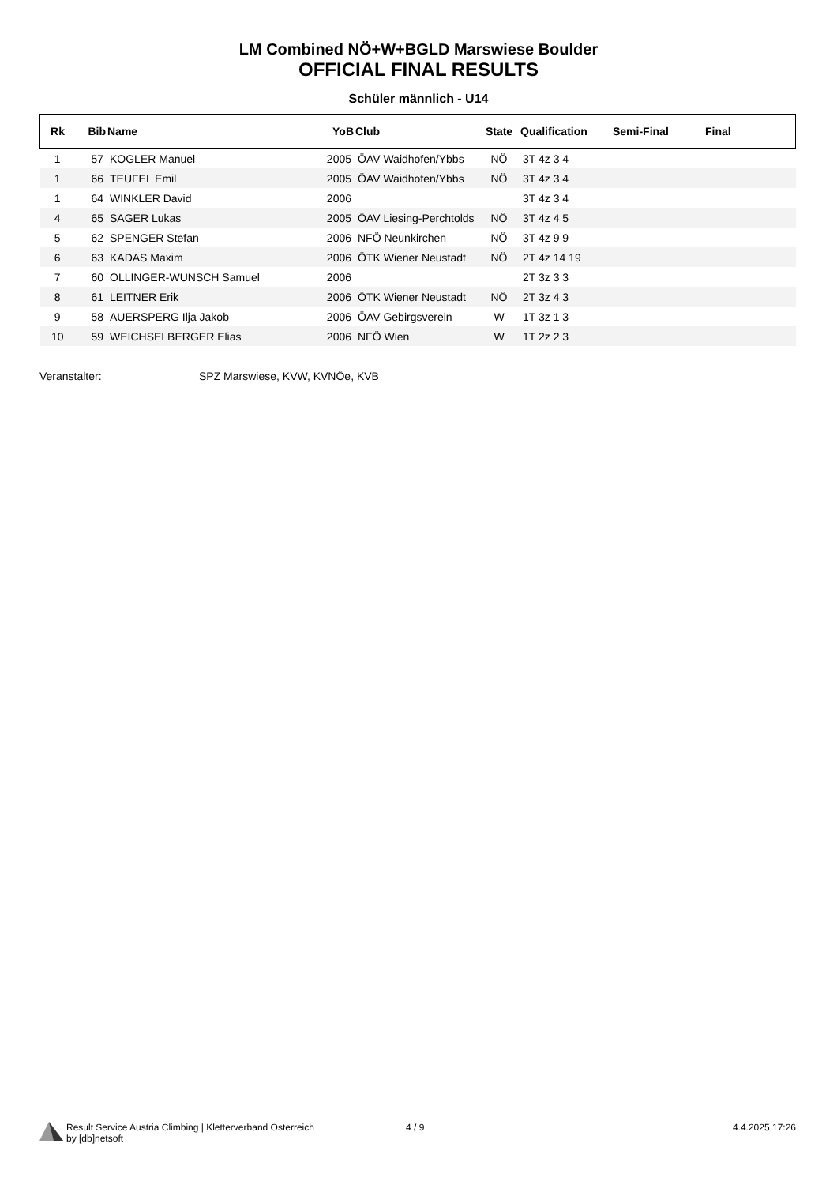LM Combined NÖ+W+BGLD Marswiese Boulder
OFFICIAL FINAL RESULTS
Schüler männlich - U14
| Rk | Bib | Name | YoB | Club | State | Qualification | Semi-Final | Final |
| --- | --- | --- | --- | --- | --- | --- | --- | --- |
| 1 | 57 | KOGLER Manuel | 2005 | ÖAV Waidhofen/Ybbs | NÖ | 3T 4z 3 4 | | |
| 1 | 66 | TEUFEL Emil | 2005 | ÖAV Waidhofen/Ybbs | NÖ | 3T 4z 3 4 | | |
| 1 | 64 | WINKLER David | 2006 | | | 3T 4z 3 4 | | |
| 4 | 65 | SAGER Lukas | 2005 | ÖAV Liesing-Perchtolds | NÖ | 3T 4z 4 5 | | |
| 5 | 62 | SPENGER Stefan | 2006 | NFÖ Neunkirchen | NÖ | 3T 4z 9 9 | | |
| 6 | 63 | KADAS Maxim | 2006 | ÖTK Wiener Neustadt | NÖ | 2T 4z 14 19 | | |
| 7 | 60 | OLLINGER-WUNSCH Samuel | 2006 | | | 2T 3z 3 3 | | |
| 8 | 61 | LEITNER Erik | 2006 | ÖTK Wiener Neustadt | NÖ | 2T 3z 4 3 | | |
| 9 | 58 | AUERSPERG Ilja Jakob | 2006 | ÖAV Gebirgsverein | W | 1T 3z 1 3 | | |
| 10 | 59 | WEICHSELBERGER Elias | 2006 | NFÖ Wien | W | 1T 2z 2 3 | | |
Veranstalter: SPZ Marswiese, KVW, KVNÖe, KVB
Result Service Austria Climbing | Kletterverband Österreich
by [db]netsoft
4 / 9 4.4.2025 17:26